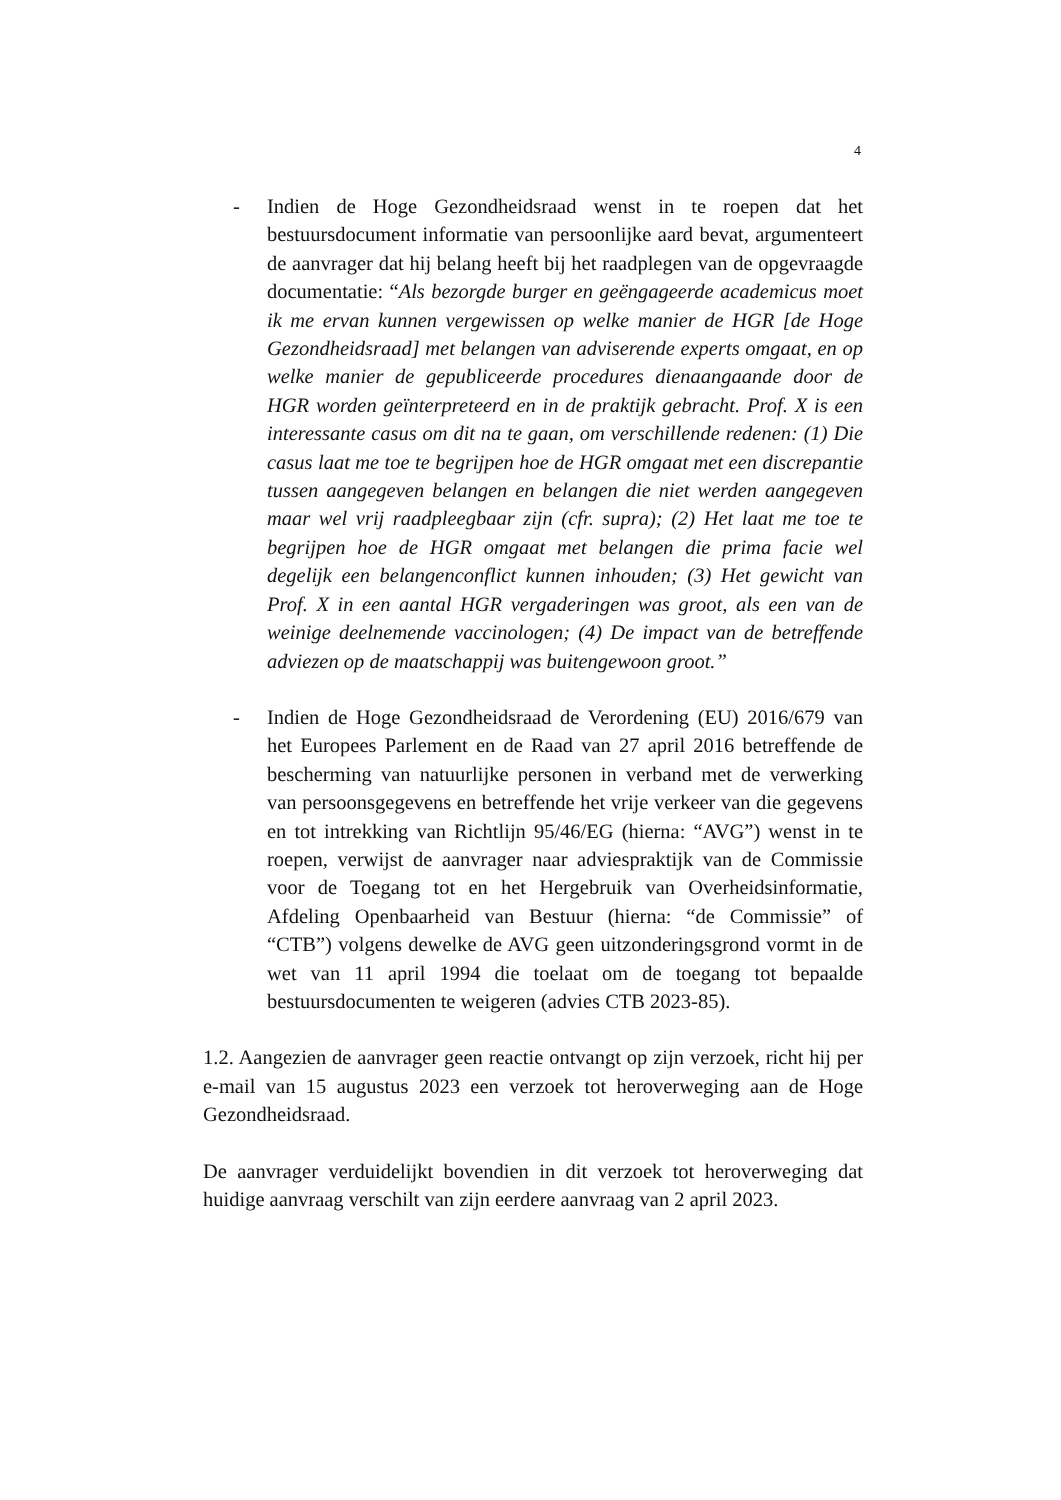4
- Indien de Hoge Gezondheidsraad wenst in te roepen dat het bestuursdocument informatie van persoonlijke aard bevat, argumenteert de aanvrager dat hij belang heeft bij het raadplegen van de opgevraagde documentatie: “Als bezorgde burger en geëngageerde academicus moet ik me ervan kunnen vergewissen op welke manier de HGR [de Hoge Gezondheidsraad] met belangen van adviserende experts omgaat, en op welke manier de gepubliceerde procedures dienaangaande door de HGR worden geïnterpreteerd en in de praktijk gebracht. Prof. X is een interessante casus om dit na te gaan, om verschillende redenen: (1) Die casus laat me toe te begrijpen hoe de HGR omgaat met een discrepantie tussen aangegeven belangen en belangen die niet werden aangegeven maar wel vrij raadpleegbaar zijn (cfr. supra); (2) Het laat me toe te begrijpen hoe de HGR omgaat met belangen die prima facie wel degelijk een belangenconflict kunnen inhouden; (3) Het gewicht van Prof. X in een aantal HGR vergaderingen was groot, als een van de weinige deelnemende vaccinologen; (4) De impact van de betreffende adviezen op de maatschappij was buitengewoon groot.”
- Indien de Hoge Gezondheidsraad de Verordening (EU) 2016/679 van het Europees Parlement en de Raad van 27 april 2016 betreffende de bescherming van natuurlijke personen in verband met de verwerking van persoonsgegevens en betreffende het vrije verkeer van die gegevens en tot intrekking van Richtlijn 95/46/EG (hierna: “AVG”) wenst in te roepen, verwijst de aanvrager naar adviespraktijk van de Commissie voor de Toegang tot en het Hergebruik van Overheidsinformatie, Afdeling Openbaarheid van Bestuur (hierna: “de Commissie” of “CTB”) volgens dewelke de AVG geen uitzonderingsgrond vormt in de wet van 11 april 1994 die toelaat om de toegang tot bepaalde bestuursdocumenten te weigeren (advies CTB 2023-85).
1.2. Aangezien de aanvrager geen reactie ontvangt op zijn verzoek, richt hij per e-mail van 15 augustus 2023 een verzoek tot heroverweging aan de Hoge Gezondheidsraad.
De aanvrager verduidelijkt bovendien in dit verzoek tot heroverweging dat huidige aanvraag verschilt van zijn eerdere aanvraag van 2 april 2023.